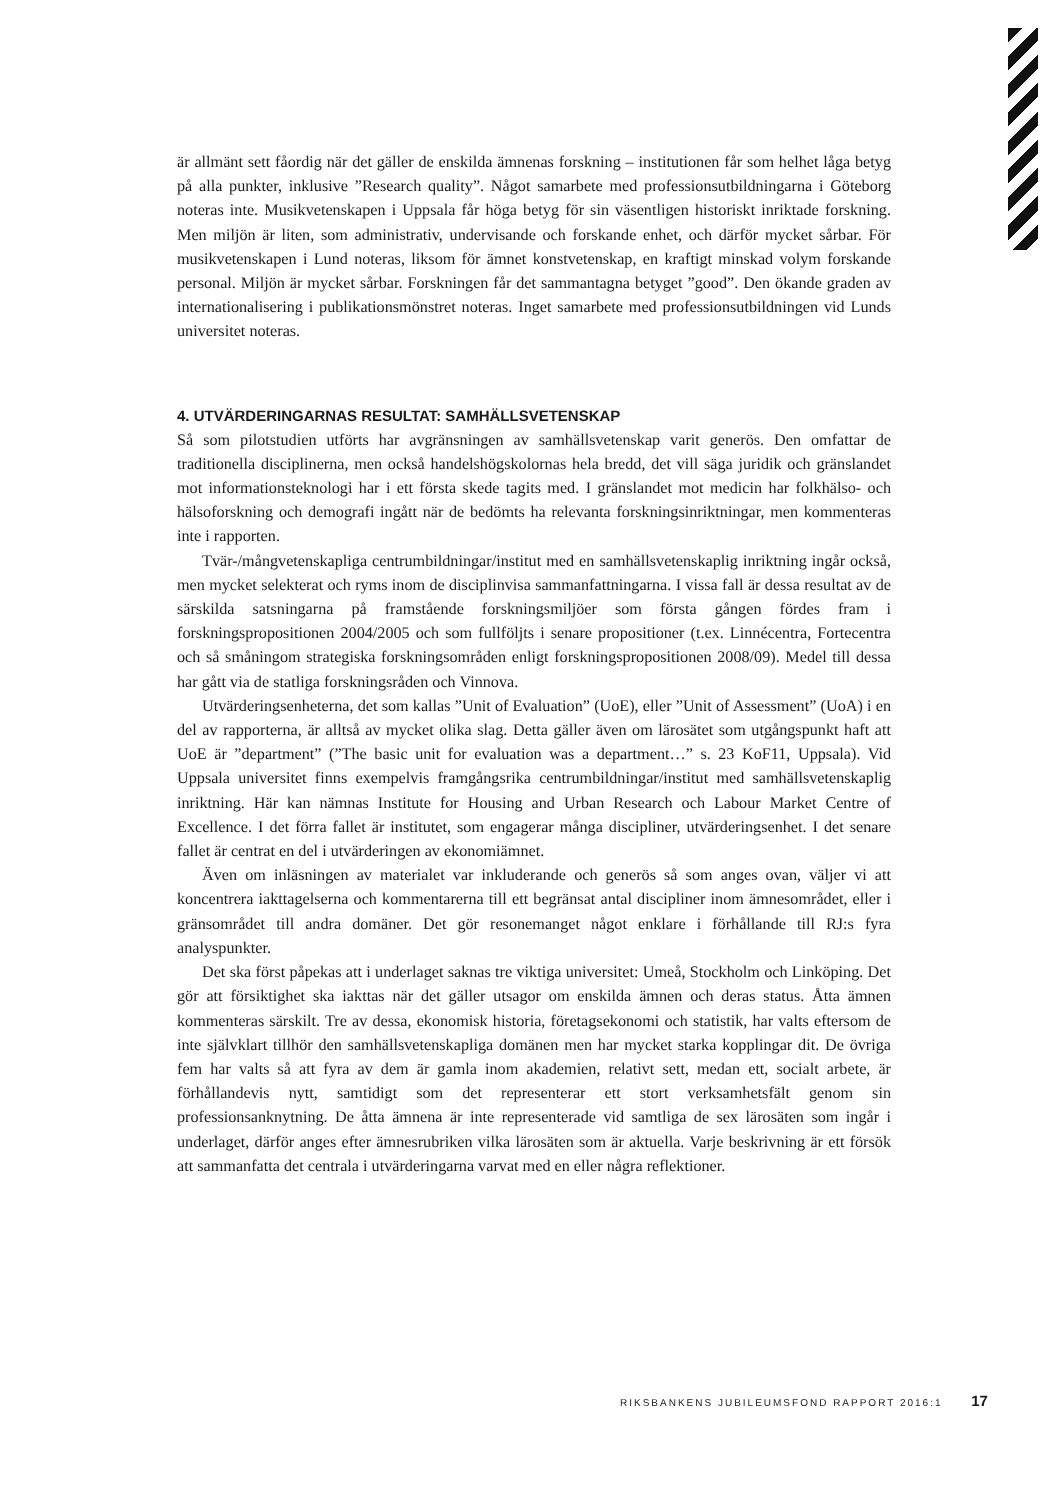är allmänt sett fåordig när det gäller de enskilda ämnenas forskning – institutionen får som helhet låga betyg på alla punkter, inklusive ”Research quality”. Något samarbete med professionsutbildningarna i Göteborg noteras inte. Musikvetenskapen i Uppsala får höga betyg för sin väsentligen historiskt inriktade forskning. Men miljön är liten, som administrativ, undervisande och forskande enhet, och därför mycket sårbar. För musikvetenskapen i Lund noteras, liksom för ämnet konstvetenskap, en kraftigt minskad volym forskande personal. Miljön är mycket sårbar. Forskningen får det sammantagna betyget ”good”. Den ökande graden av internationalisering i publikationsmönstret noteras. Inget samarbete med professionsutbildningen vid Lunds universitet noteras.
4. UTVÄRDERINGARNAS RESULTAT: SAMHÄLLSVETENSKAP
Så som pilotstudien utförts har avgränsningen av samhällsvetenskap varit generös. Den omfattar de traditionella disciplinerna, men också handelshögskolornas hela bredd, det vill säga juridik och gränslandet mot informationsteknologi har i ett första skede tagits med. I gränslandet mot medicin har folkhälso- och hälsoforskning och demografi ingått när de bedömts ha relevanta forskningsinriktningar, men kommenteras inte i rapporten.
Tvär-/mångvetenskapliga centrumbildningar/institut med en samhällsvetenskaplig inriktning ingår också, men mycket selekterat och ryms inom de disciplinvisa sammanfattningarna. I vissa fall är dessa resultat av de särskilda satsningarna på framstående forskningsmiljöer som första gången fördes fram i forskningspropositionen 2004/2005 och som fullföljts i senare propositioner (t.ex. Linnécentra, Fortecentra och så småningom strategiska forskningsområden enligt forskningspropositionen 2008/09). Medel till dessa har gått via de statliga forskningsråden och Vinnova.
Utvärderingsenheterna, det som kallas ”Unit of Evaluation” (UoE), eller ”Unit of Assessment” (UoA) i en del av rapporterna, är alltså av mycket olika slag. Detta gäller även om lärosätet som utgångspunkt haft att UoE är ”department” (”The basic unit for evaluation was a department…” s. 23 KoF11, Uppsala). Vid Uppsala universitet finns exempelvis framgångsrika centrumbildningar/institut med samhällsvetenskaplig inriktning. Här kan nämnas Institute for Housing and Urban Research och Labour Market Centre of Excellence. I det förra fallet är institutet, som engagerar många discipliner, utvärderingsenhet. I det senare fallet är centrat en del i utvärderingen av ekonomiämnet.
Även om inläsningen av materialet var inkluderande och generös så som anges ovan, väljer vi att koncentrera iakttagelserna och kommentarerna till ett begränsat antal discipliner inom ämnesområdet, eller i gränsområdet till andra domäner. Det gör resonemanget något enklare i förhållande till RJ:s fyra analyspunkter.
Det ska först påpekas att i underlaget saknas tre viktiga universitet: Umeå, Stockholm och Linköping. Det gör att försiktighet ska iakttas när det gäller utsagor om enskilda ämnen och deras status. Åtta ämnen kommenteras särskilt. Tre av dessa, ekonomisk historia, företagsekonomi och statistik, har valts eftersom de inte självklart tillhör den samhällsvetenskapliga domänen men har mycket starka kopplingar dit. De övriga fem har valts så att fyra av dem är gamla inom akademien, relativt sett, medan ett, socialt arbete, är förhållandevis nytt, samtidigt som det representerar ett stort verksamhetsfält genom sin professionsanknytning. De åtta ämnena är inte representerade vid samtliga de sex lärosäten som ingår i underlaget, därför anges efter ämnesrubriken vilka lärosäten som är aktuella. Varje beskrivning är ett försök att sammanfatta det centrala i utvärderingarna varvat med en eller några reflektioner.
RIKSBANKENS JUBILEUMSFOND RAPPORT 2016:1 17